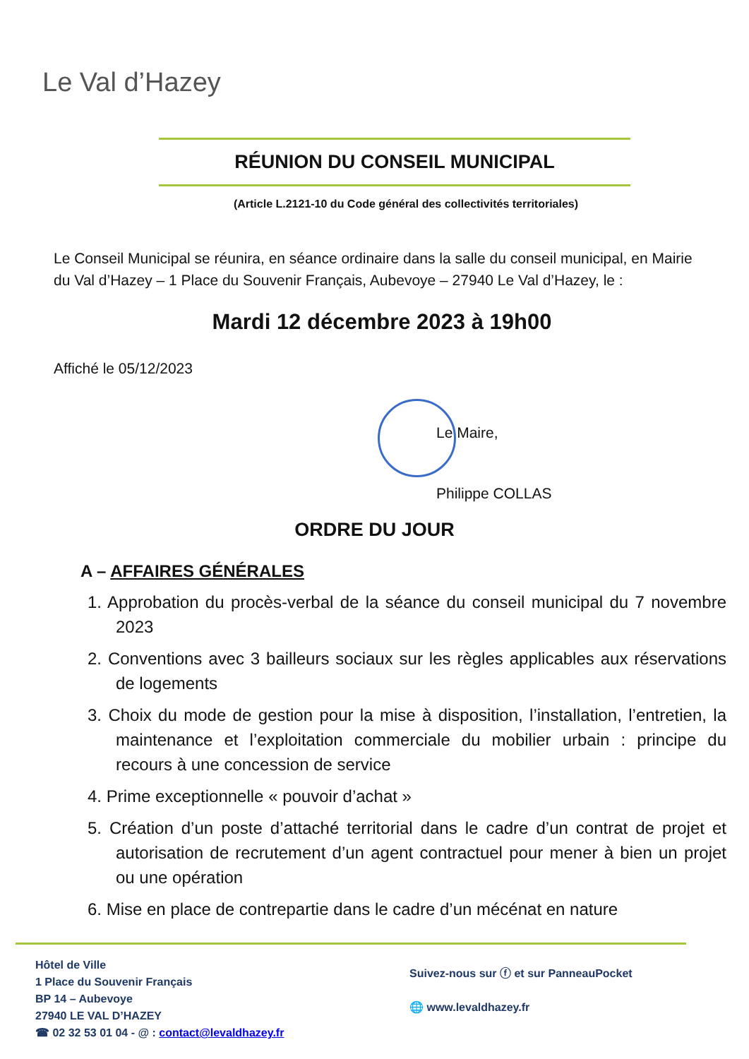Le Val d’Hazey
RÉUNION DU CONSEIL MUNICIPAL
(Article L.2121-10 du Code général des collectivités territoriales)
Le Conseil Municipal se réunira, en séance ordinaire dans la salle du conseil municipal, en Mairie du Val d’Hazey – 1 Place du Souvenir Français, Aubevoye – 27940 Le Val d’Hazey, le :
Mardi 12 décembre 2023 à 19h00
Affiché le 05/12/2023
Le Maire,
Philippe COLLAS
ORDRE DU JOUR
A – AFFAIRES GÉNÉRALES
1. Approbation du procès-verbal de la séance du conseil municipal du 7 novembre 2023
2. Conventions avec 3 bailleurs sociaux sur les règles applicables aux réservations de logements
3. Choix du mode de gestion pour la mise à disposition, l’installation, l’entretien, la maintenance et l’exploitation commerciale du mobilier urbain : principe du recours à une concession de service
4. Prime exceptionnelle « pouvoir d’achat »
5. Création d’un poste d’attaché territorial dans le cadre d’un contrat de projet et autorisation de recrutement d’un agent contractuel pour mener à bien un projet ou une opération
6. Mise en place de contrepartie dans le cadre d’un mécénat en nature
Hôtel de Ville
1 Place du Souvenir Français
BP 14 – Aubevoye
27940 LE VAL D’HAZEY
☎ 02 32 53 01 04 - @ : contact@levaldhazey.fr
Suivez-nous sur ⓕ et sur PanneauPocket
🌐 www.levaldhazey.fr